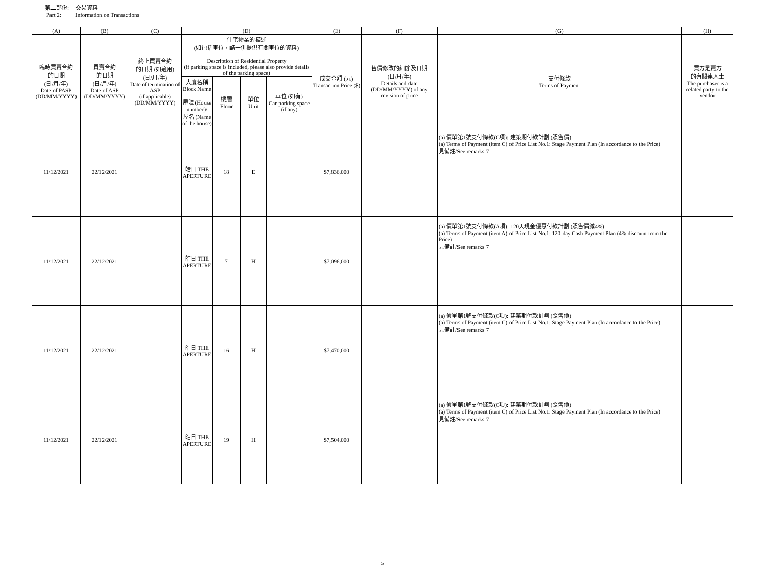第二部份: 交易資料
Part 2: Information on Transactions
| (A) | (B) | (C) | (D) | | | | (E) | (F) | (G) | (H) |
| --- | --- | --- | --- | --- | --- | --- | --- | --- | --- | --- |
| 臨時買賣合約 的日期 (日/月/年) Date of PASP (DD/MM/YYYY) | 買賣合約 的日期 (日/月/年) Date of ASP (DD/MM/YYYY) | 終止買賣合約 的日期 (如適用) (日/月/年) Date of termination of ASP (if applicable) (DD/MM/YYYY) | 住宅物業的描述 (如包括車位，請一併提供有關車位的資料) Description of Residential Property (if parking space is included, please also provide details of the parking space) | | | | 成交金額 (元) Transaction Price ($) | 售價修改的細節及日期 (日/月/年) Details and date (DD/MM/YYYY) of any revision of price | 支付條款 Terms of Payment | 買方是賣方 的有關連人士 The purchaser is a related party to the vendor |
| | | | 大廈名稱 Block Name 屋號 (House number)/ 屋名 (Name of the house) | 樓層 Floor | 單位 Unit | 車位 (如有) Car-parking space (if any) | | | | |
| 11/12/2021 | 22/12/2021 | | 皓日 THE APERTURE | 18 | E | | $7,836,000 | | (a) 價單第1號支付條款(C項): 建築期付款計劃 (照售價) (a) Terms of Payment (item C) of Price List No.1: Stage Payment Plan (In accordance to the Price) 見備註/See remarks 7 | |
| 11/12/2021 | 22/12/2021 | | 皓日 THE APERTURE | 7 | H | | $7,096,000 | | (a) 價單第1號支付條款(A項): 120天現金優惠付款計劃 (照售價減4%) (a) Terms of Payment (item A) of Price List No.1: 120-day Cash Payment Plan (4% discount from the Price) 見備註/See remarks 7 | |
| 11/12/2021 | 22/12/2021 | | 皓日 THE APERTURE | 16 | H | | $7,470,000 | | (a) 價單第1號支付條款(C項): 建築期付款計劃 (照售價) (a) Terms of Payment (item C) of Price List No.1: Stage Payment Plan (In accordance to the Price) 見備註/See remarks 7 | |
| 11/12/2021 | 22/12/2021 | | 皓日 THE APERTURE | 19 | H | | $7,504,000 | | (a) 價單第1號支付條款(C項): 建築期付款計劃 (照售價) (a) Terms of Payment (item C) of Price List No.1: Stage Payment Plan (In accordance to the Price) 見備註/See remarks 7 | |
5